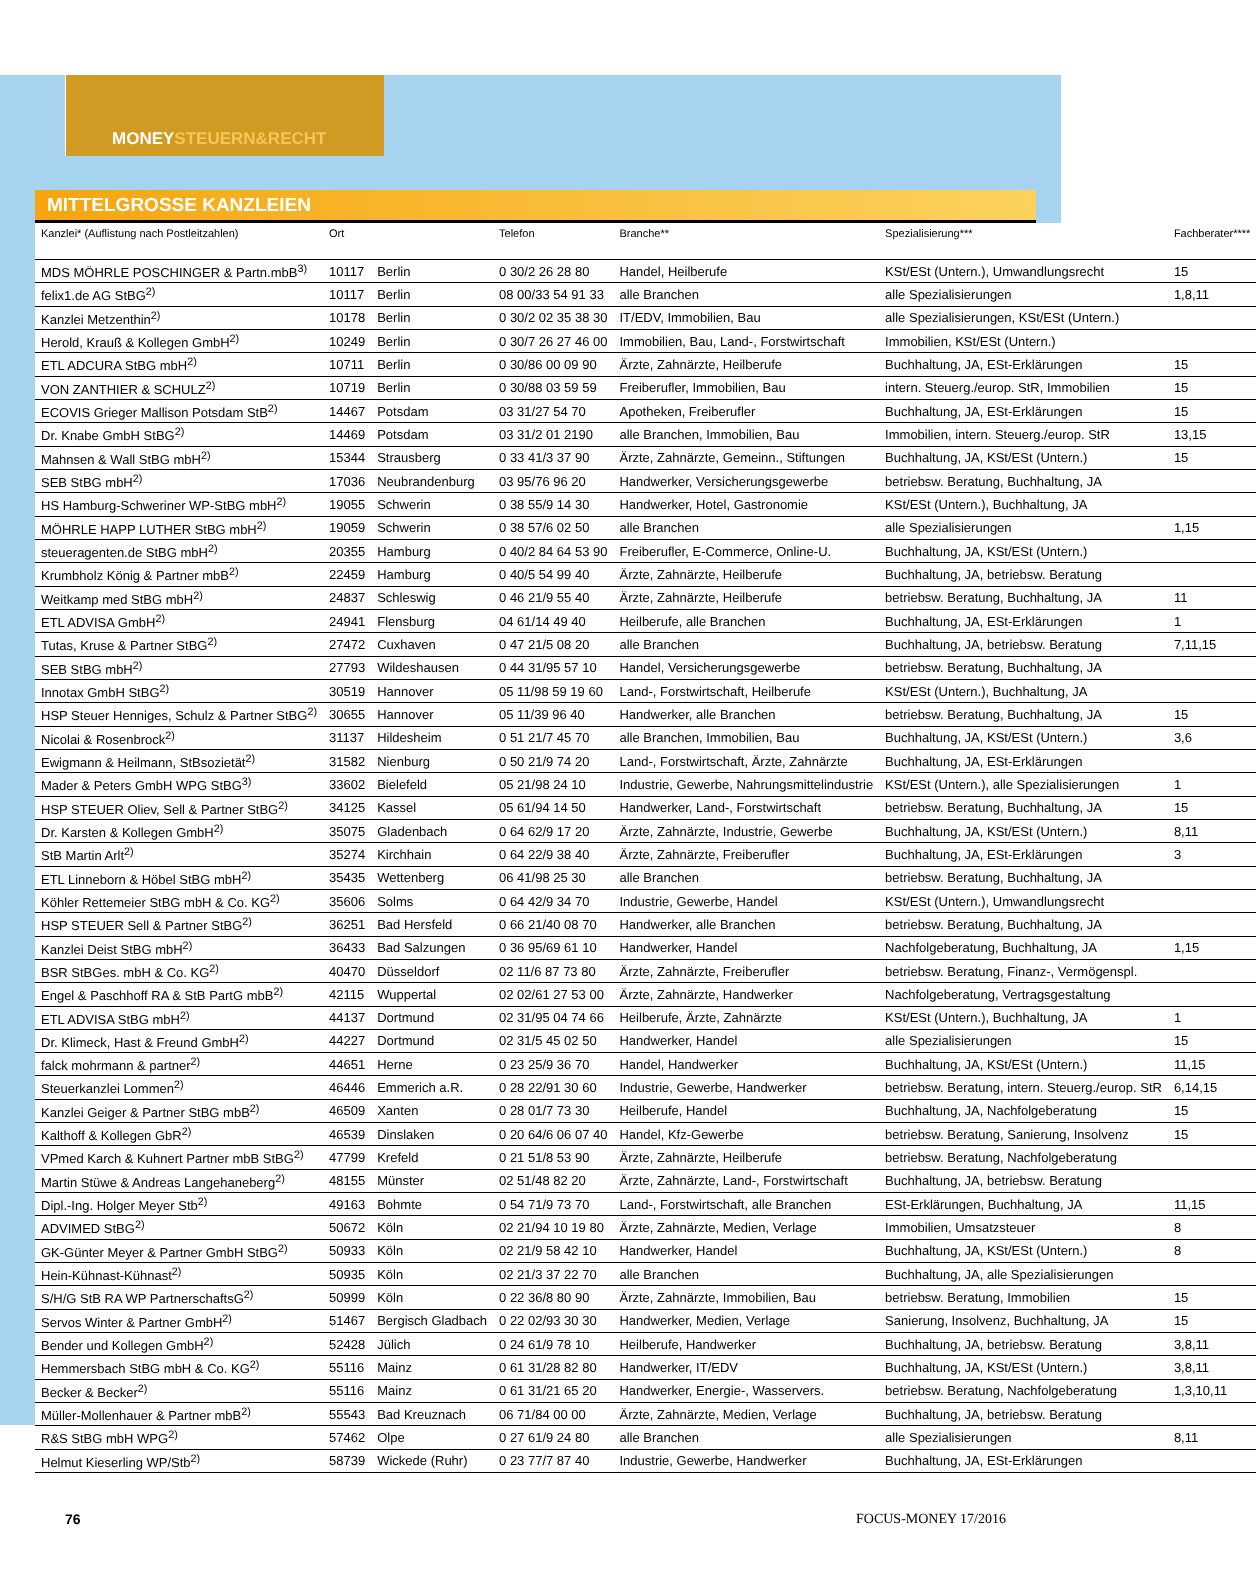MONEYSTEUERN&RECHT
MITTELGROSSE KANZLEIEN
| Kanzlei* (Auflistung nach Postleitzahlen) | Ort | | Telefon | Branche** | Spezialisierung*** | Fachberater**** |
| --- | --- | --- | --- | --- | --- | --- |
| MDS MÖHRLE POSCHINGER & Partn.mbB<sup>3)</sup> | 10117 | Berlin | 0 30/2 26 28 80 | Handel, Heilberufe | KSt/ESt (Untern.), Umwandlungsrecht | 15 |
| felix1.de AG StBG<sup>2)</sup> | 10117 | Berlin | 08 00/33 54 91 33 | alle Branchen | alle Spezialisierungen | 1,8,11 |
| Kanzlei Metzenthin<sup>2)</sup> | 10178 | Berlin | 0 30/2 02 35 38 30 | IT/EDV, Immobilien, Bau | alle Spezialisierungen, KSt/ESt (Untern.) | |
| Herold, Krauß & Kollegen GmbH<sup>2)</sup> | 10249 | Berlin | 0 30/7 26 27 46 00 | Immobilien, Bau, Land-, Forstwirtschaft | Immobilien, KSt/ESt (Untern.) | |
| ETL ADCURA StBG mbH<sup>2)</sup> | 10711 | Berlin | 0 30/86 00 09 90 | Ärzte, Zahnärzte, Heilberufe | Buchhaltung, JA, ESt-Erklärungen | 15 |
| VON ZANTHIER & SCHULZ<sup>2)</sup> | 10719 | Berlin | 0 30/88 03 59 59 | Freiberufler, Immobilien, Bau | intern. Steuerg./europ. StR, Immobilien | 15 |
| ECOVIS Grieger Mallison Potsdam StB<sup>2)</sup> | 14467 | Potsdam | 03 31/27 54 70 | Apotheken, Freiberufler | Buchhaltung, JA, ESt-Erklärungen | 15 |
| Dr. Knabe GmbH StBG<sup>2)</sup> | 14469 | Potsdam | 03 31/2 01 2190 | alle Branchen, Immobilien, Bau | Immobilien, intern. Steuerg./europ. StR | 13,15 |
| Mahnsen & Wall StBG mbH<sup>2)</sup> | 15344 | Strausberg | 0 33 41/3 37 90 | Ärzte, Zahnärzte, Gemeinn., Stiftungen | Buchhaltung, JA, KSt/ESt (Untern.) | 15 |
| SEB StBG mbH<sup>2)</sup> | 17036 | Neubrandenburg | 03 95/76 96 20 | Handwerker, Versicherungsgewerbe | betriebsw. Beratung, Buchhaltung, JA | |
| HS Hamburg-Schweriner WP-StBG mbH<sup>2)</sup> | 19055 | Schwerin | 0 38 55/9 14 30 | Handwerker, Hotel, Gastronomie | KSt/ESt (Untern.), Buchhaltung, JA | |
| MÖHRLE HAPP LUTHER StBG mbH<sup>2)</sup> | 19059 | Schwerin | 0 38 57/6 02 50 | alle Branchen | alle Spezialisierungen | 1,15 |
| steueragenten.de StBG mbH<sup>2)</sup> | 20355 | Hamburg | 0 40/2 84 64 53 90 | Freiberufler, E-Commerce, Online-U. | Buchhaltung, JA, KSt/ESt (Untern.) | |
| Krumbholz König & Partner mbB<sup>2)</sup> | 22459 | Hamburg | 0 40/5 54 99 40 | Ärzte, Zahnärzte, Heilberufe | Buchhaltung, JA, betriebsw. Beratung | |
| Weitkamp med StBG mbH<sup>2)</sup> | 24837 | Schleswig | 0 46 21/9 55 40 | Ärzte, Zahnärzte, Heilberufe | betriebsw. Beratung, Buchhaltung, JA | 11 |
| ETL ADVISA GmbH<sup>2)</sup> | 24941 | Flensburg | 04 61/14 49 40 | Heilberufe, alle Branchen | Buchhaltung, JA, ESt-Erklärungen | 1 |
| Tutas, Kruse & Partner StBG<sup>2)</sup> | 27472 | Cuxhaven | 0 47 21/5 08 20 | alle Branchen | Buchhaltung, JA, betriebsw. Beratung | 7,11,15 |
| SEB StBG mbH<sup>2)</sup> | 27793 | Wildeshausen | 0 44 31/95 57 10 | Handel, Versicherungsgewerbe | betriebsw. Beratung, Buchhaltung, JA | |
| Innotax GmbH StBG<sup>2)</sup> | 30519 | Hannover | 05 11/98 59 19 60 | Land-, Forstwirtschaft, Heilberufe | KSt/ESt (Untern.), Buchhaltung, JA | |
| HSP Steuer Henniges, Schulz & Partner StBG<sup>2)</sup> | 30655 | Hannover | 05 11/39 96 40 | Handwerker, alle Branchen | betriebsw. Beratung, Buchhaltung, JA | 15 |
| Nicolai & Rosenbrock<sup>2)</sup> | 31137 | Hildesheim | 0 51 21/7 45 70 | alle Branchen, Immobilien, Bau | Buchhaltung, JA, KSt/ESt (Untern.) | 3,6 |
| Ewigmann & Heilmann, StBsozietät<sup>2)</sup> | 31582 | Nienburg | 0 50 21/9 74 20 | Land-, Forstwirtschaft, Ärzte, Zahnärzte | Buchhaltung, JA, ESt-Erklärungen | |
| Mader & Peters GmbH WPG StBG<sup>3)</sup> | 33602 | Bielefeld | 05 21/98 24 10 | Industrie, Gewerbe, Nahrungsmittelindustrie | KSt/ESt (Untern.), alle Spezialisierungen | 1 |
| HSP STEUER Oliev, Sell & Partner StBG<sup>2)</sup> | 34125 | Kassel | 05 61/94 14 50 | Handwerker, Land-, Forstwirtschaft | betriebsw. Beratung, Buchhaltung, JA | 15 |
| Dr. Karsten & Kollegen GmbH<sup>2)</sup> | 35075 | Gladenbach | 0 64 62/9 17 20 | Ärzte, Zahnärzte, Industrie, Gewerbe | Buchhaltung, JA, KSt/ESt (Untern.) | 8,11 |
| StB Martin Arlt<sup>2)</sup> | 35274 | Kirchhain | 0 64 22/9 38 40 | Ärzte, Zahnärzte, Freiberufler | Buchhaltung, JA, ESt-Erklärungen | 3 |
| ETL Linneborn & Höbel StBG mbH<sup>2)</sup> | 35435 | Wettenberg | 06 41/98 25 30 | alle Branchen | betriebsw. Beratung, Buchhaltung, JA | |
| Köhler Rettemeier StBG mbH & Co. KG<sup>2)</sup> | 35606 | Solms | 0 64 42/9 34 70 | Industrie, Gewerbe, Handel | KSt/ESt (Untern.), Umwandlungsrecht | |
| HSP STEUER Sell & Partner StBG<sup>2)</sup> | 36251 | Bad Hersfeld | 0 66 21/40 08 70 | Handwerker, alle Branchen | betriebsw. Beratung, Buchhaltung, JA | |
| Kanzlei Deist StBG mbH<sup>2)</sup> | 36433 | Bad Salzungen | 0 36 95/69 61 10 | Handwerker, Handel | Nachfolgeberatung, Buchhaltung, JA | 1,15 |
| BSR StBGes. mbH & Co. KG<sup>2)</sup> | 40470 | Düsseldorf | 02 11/6 87 73 80 | Ärzte, Zahnärzte, Freiberufler | betriebsw. Beratung, Finanz-, Vermögenspl. | |
| Engel & Paschhoff RA & StB PartG mbB<sup>2)</sup> | 42115 | Wuppertal | 02 02/61 27 53 00 | Ärzte, Zahnärzte, Handwerker | Nachfolgeberatung, Vertragsgestaltung | |
| ETL ADVISA StBG mbH<sup>2)</sup> | 44137 | Dortmund | 02 31/95 04 74 66 | Heilberufe, Ärzte, Zahnärzte | KSt/ESt (Untern.), Buchhaltung, JA | 1 |
| Dr. Klimeck, Hast & Freund GmbH<sup>2)</sup> | 44227 | Dortmund | 02 31/5 45 02 50 | Handwerker, Handel | alle Spezialisierungen | 15 |
| falck mohrmann & partner<sup>2)</sup> | 44651 | Herne | 0 23 25/9 36 70 | Handel, Handwerker | Buchhaltung, JA, KSt/ESt (Untern.) | 11,15 |
| Steuerkanzlei Lommen<sup>2)</sup> | 46446 | Emmerich a.R. | 0 28 22/91 30 60 | Industrie, Gewerbe, Handwerker | betriebsw. Beratung, intern. Steuerg./europ. StR | 6,14,15 |
| Kanzlei Geiger & Partner StBG mbB<sup>2)</sup> | 46509 | Xanten | 0 28 01/7 73 30 | Heilberufe, Handel | Buchhaltung, JA, Nachfolgeberatung | 15 |
| Kalthoff & Kollegen GbR<sup>2)</sup> | 46539 | Dinslaken | 0 20 64/6 06 07 40 | Handel, Kfz-Gewerbe | betriebsw. Beratung, Sanierung, Insolvenz | 15 |
| VPmed Karch & Kuhnert Partner mbB StBG<sup>2)</sup> | 47799 | Krefeld | 0 21 51/8 53 90 | Ärzte, Zahnärzte, Heilberufe | betriebsw. Beratung, Nachfolgeberatung | |
| Martin Stüwe & Andreas Langehaneberg<sup>2)</sup> | 48155 | Münster | 02 51/48 82 20 | Ärzte, Zahnärzte, Land-, Forstwirtschaft | Buchhaltung, JA, betriebsw. Beratung | |
| Dipl.-Ing. Holger Meyer Stb<sup>2)</sup> | 49163 | Bohmte | 0 54 71/9 73 70 | Land-, Forstwirtschaft, alle Branchen | ESt-Erklärungen, Buchhaltung, JA | 11,15 |
| ADVIMED StBG<sup>2)</sup> | 50672 | Köln | 02 21/94 10 19 80 | Ärzte, Zahnärzte, Medien, Verlage | Immobilien, Umsatzsteuer | 8 |
| GK-Günter Meyer & Partner GmbH StBG<sup>2)</sup> | 50933 | Köln | 02 21/9 58 42 10 | Handwerker, Handel | Buchhaltung, JA, KSt/ESt (Untern.) | 8 |
| Hein-Kühnast-Kühnast<sup>2)</sup> | 50935 | Köln | 02 21/3 37 22 70 | alle Branchen | Buchhaltung, JA, alle Spezialisierungen | |
| S/H/G StB RA WP PartnerschaftsG<sup>2)</sup> | 50999 | Köln | 0 22 36/8 80 90 | Ärzte, Zahnärzte, Immobilien, Bau | betriebsw. Beratung, Immobilien | 15 |
| Servos Winter & Partner GmbH<sup>2)</sup> | 51467 | Bergisch Gladbach | 0 22 02/93 30 30 | Handwerker, Medien, Verlage | Sanierung, Insolvenz, Buchhaltung, JA | 15 |
| Bender und Kollegen GmbH<sup>2)</sup> | 52428 | Jülich | 0 24 61/9 78 10 | Heilberufe, Handwerker | Buchhaltung, JA, betriebsw. Beratung | 3,8,11 |
| Hemmersbach StBG mbH & Co. KG<sup>2)</sup> | 55116 | Mainz | 0 61 31/28 82 80 | Handwerker, IT/EDV | Buchhaltung, JA, KSt/ESt (Untern.) | 3,8,11 |
| Becker & Becker<sup>2)</sup> | 55116 | Mainz | 0 61 31/21 65 20 | Handwerker, Energie-, Wasservers. | betriebsw. Beratung, Nachfolgeberatung | 1,3,10,11 |
| Müller-Mollenhauer & Partner mbB<sup>2)</sup> | 55543 | Bad Kreuznach | 06 71/84 00 00 | Ärzte, Zahnärzte, Medien, Verlage | Buchhaltung, JA, betriebsw. Beratung | |
| R&S StBG mbH WPG<sup>2)</sup> | 57462 | Olpe | 0 27 61/9 24 80 | alle Branchen | alle Spezialisierungen | 8,11 |
| Helmut Kieserling WP/Stb<sup>2)</sup> | 58739 | Wickede (Ruhr) | 0 23 77/7 87 40 | Industrie, Gewerbe, Handwerker | Buchhaltung, JA, ESt-Erklärungen | |
76 FOCUS-MONEY 17/2016